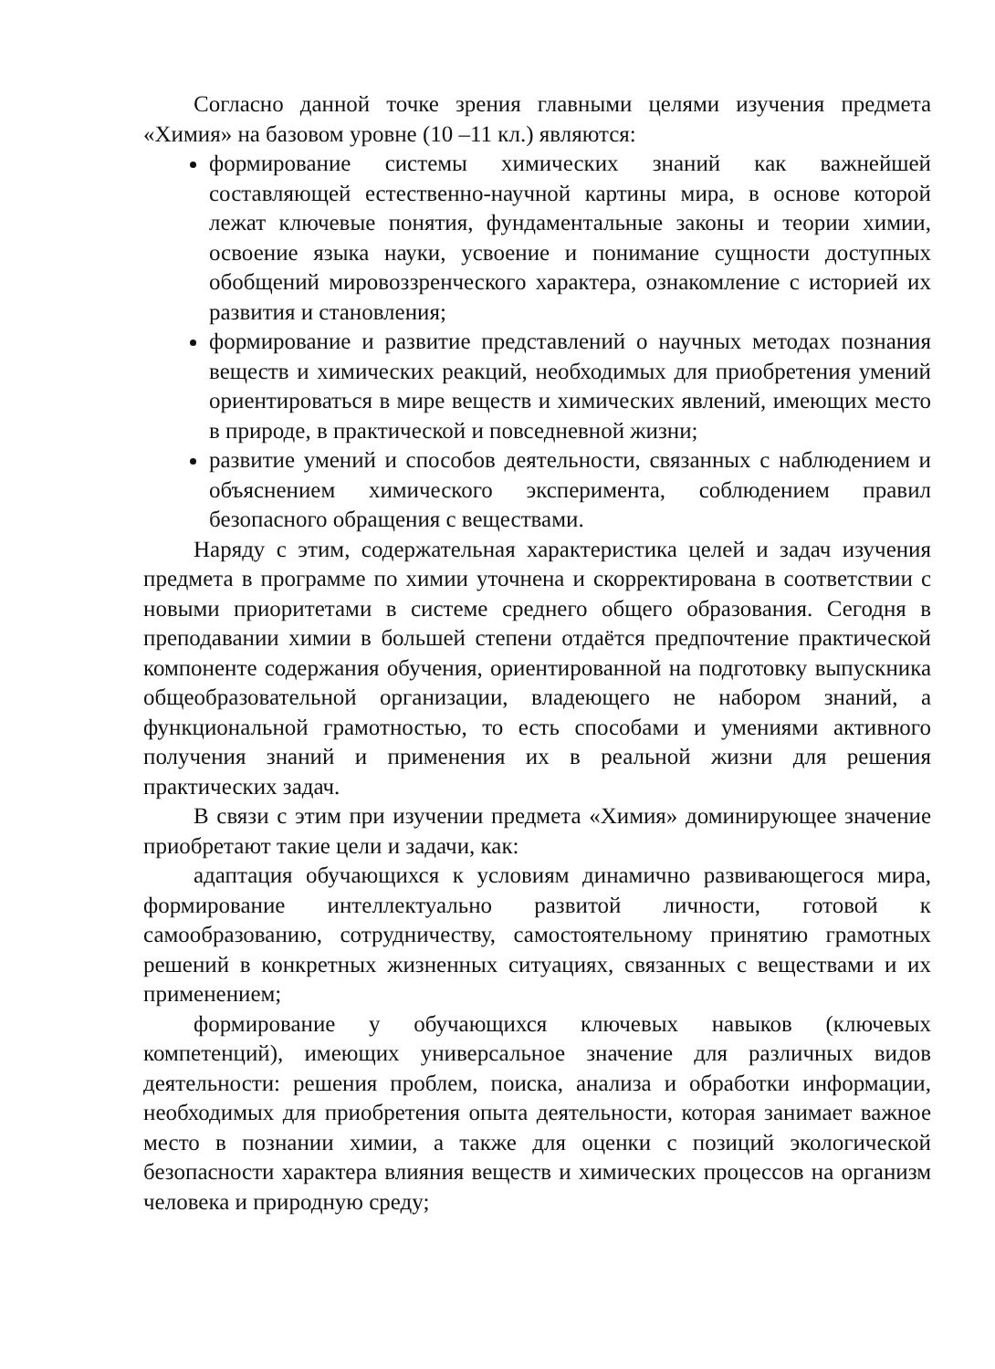Согласно данной точке зрения главными целями изучения предмета «Химия» на базовом уровне (10 –11 кл.) являются:
формирование системы химических знаний как важнейшей составляющей естественно-научной картины мира, в основе которой лежат ключевые понятия, фундаментальные законы и теории химии, освоение языка науки, усвоение и понимание сущности доступных обобщений мировоззренческого характера, ознакомление с историей их развития и становления;
формирование и развитие представлений о научных методах познания веществ и химических реакций, необходимых для приобретения умений ориентироваться в мире веществ и химических явлений, имеющих место в природе, в практической и повседневной жизни;
развитие умений и способов деятельности, связанных с наблюдением и объяснением химического эксперимента, соблюдением правил безопасного обращения с веществами.
Наряду с этим, содержательная характеристика целей и задач изучения предмета в программе по химии уточнена и скорректирована в соответствии с новыми приоритетами в системе среднего общего образования. Сегодня в преподавании химии в большей степени отдаётся предпочтение практической компоненте содержания обучения, ориентированной на подготовку выпускника общеобразовательной организации, владеющего не набором знаний, а функциональной грамотностью, то есть способами и умениями активного получения знаний и применения их в реальной жизни для решения практических задач.
В связи с этим при изучении предмета «Химия» доминирующее значение приобретают такие цели и задачи, как:
адаптация обучающихся к условиям динамично развивающегося мира, формирование интеллектуально развитой личности, готовой к самообразованию, сотрудничеству, самостоятельному принятию грамотных решений в конкретных жизненных ситуациях, связанных с веществами и их применением;
формирование у обучающихся ключевых навыков (ключевых компетенций), имеющих универсальное значение для различных видов деятельности: решения проблем, поиска, анализа и обработки информации, необходимых для приобретения опыта деятельности, которая занимает важное место в познании химии, а также для оценки с позиций экологической безопасности характера влияния веществ и химических процессов на организм человека и природную среду;